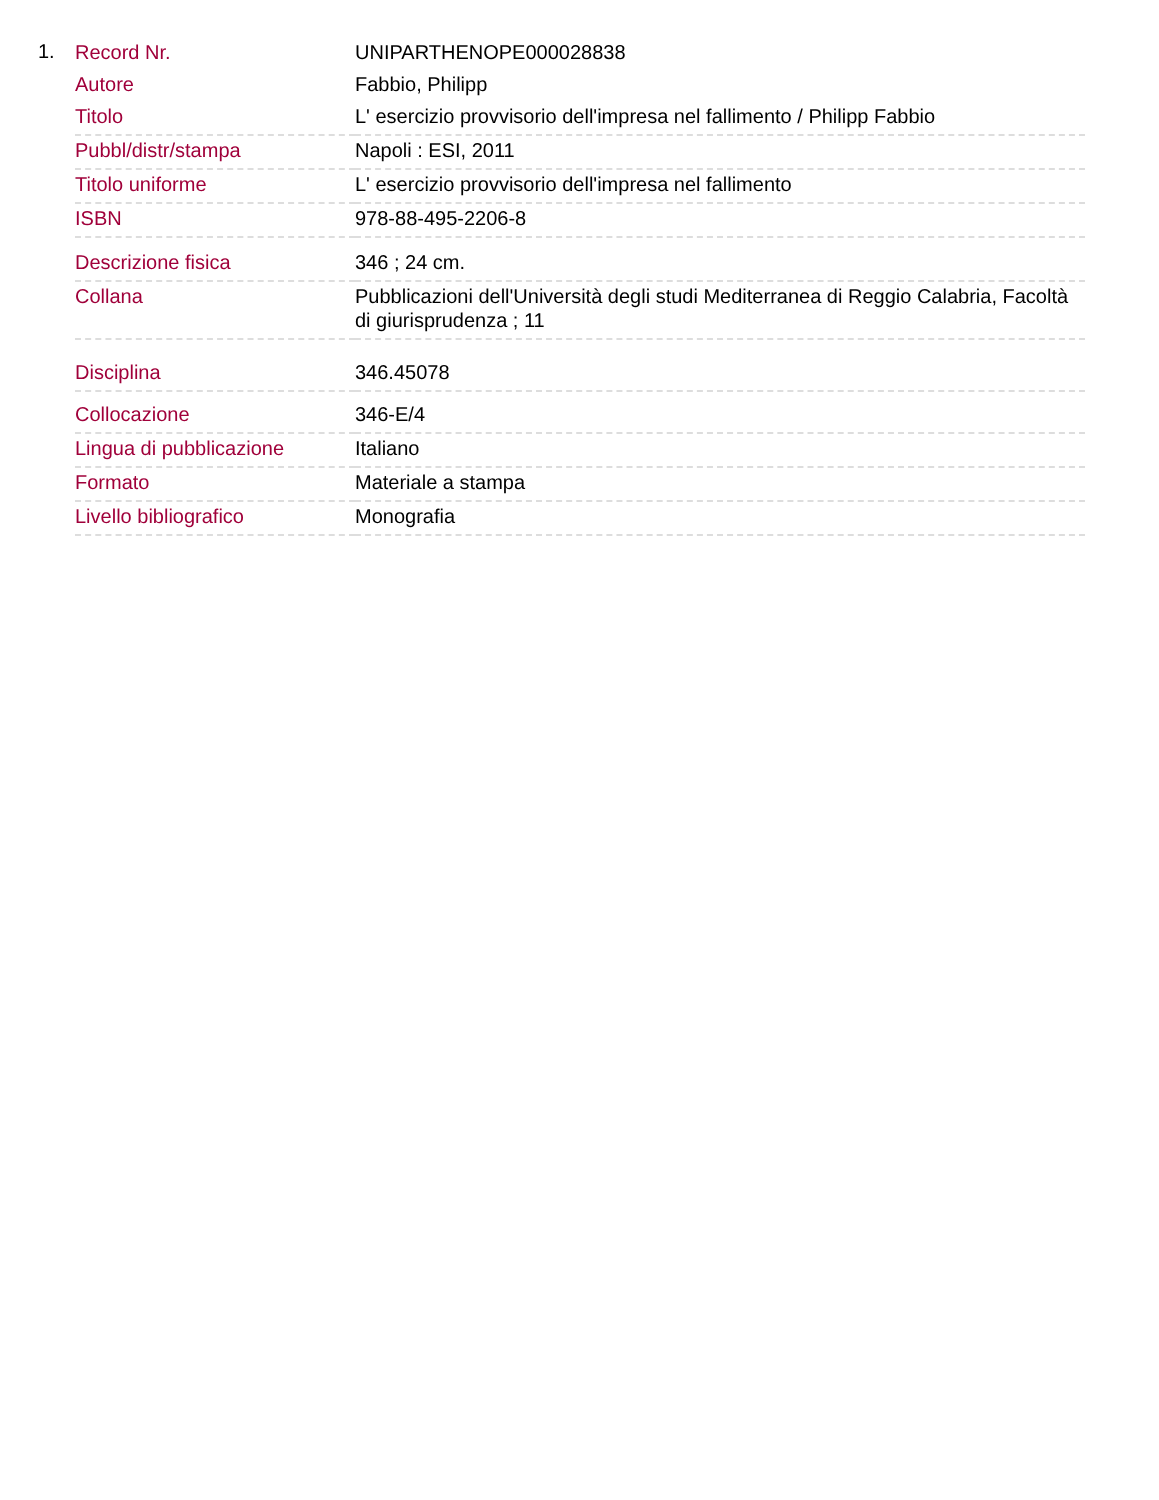1.
| Record Nr. | UNIPARTHENOPE000028838 |
| Autore | Fabbio, Philipp |
| Titolo | L' esercizio provvisorio dell'impresa nel fallimento / Philipp Fabbio |
| Pubbl/distr/stampa | Napoli : ESI, 2011 |
| Titolo uniforme | L' esercizio provvisorio dell'impresa nel fallimento |
| ISBN | 978-88-495-2206-8 |
| Descrizione fisica | 346 ; 24 cm. |
| Collana | Pubblicazioni dell'Università degli studi Mediterranea di Reggio Calabria, Facoltà di giurisprudenza ; 11 |
| Disciplina | 346.45078 |
| Collocazione | 346-E/4 |
| Lingua di pubblicazione | Italiano |
| Formato | Materiale a stampa |
| Livello bibliografico | Monografia |